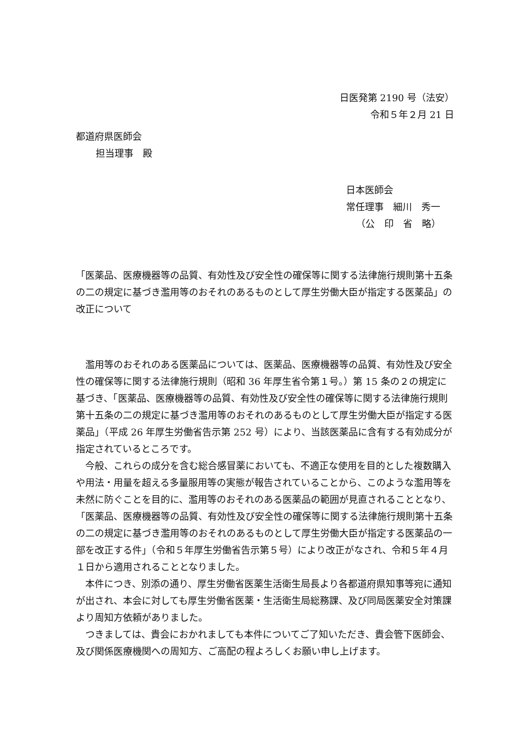日医発第 2190 号（法安）
令和５年２月 21 日
都道府県医師会
担当理事　殿
日本医師会
常任理事　細川　秀一
（公　印　省　略）
「医薬品、医療機器等の品質、有効性及び安全性の確保等に関する法律施行規則第十五条の二の規定に基づき濫用等のおそれのあるものとして厚生労働大臣が指定する医薬品」の改正について
濫用等のおそれのある医薬品については、医薬品、医療機器等の品質、有効性及び安全性の確保等に関する法律施行規則（昭和 36 年厚生省令第１号。）第 15 条の２の規定に基づき、「医薬品、医療機器等の品質、有効性及び安全性の確保等に関する法律施行規則第十五条の二の規定に基づき濫用等のおそれのあるものとして厚生労働大臣が指定する医薬品」（平成 26 年厚生労働省告示第 252 号）により、当該医薬品に含有する有効成分が指定されているところです。
今般、これらの成分を含む総合感冒薬においても、不適正な使用を目的とした複数購入や用法・用量を超える多量服用等の実態が報告されていることから、このような濫用等を未然に防ぐことを目的に、濫用等のおそれのある医薬品の範囲が見直されることとなり、「医薬品、医療機器等の品質、有効性及び安全性の確保等に関する法律施行規則第十五条の二の規定に基づき濫用等のおそれのあるものとして厚生労働大臣が指定する医薬品の一部を改正する件」（令和５年厚生労働省告示第５号）により改正がなされ、令和５年４月１日から適用されることとなりました。
本件につき、別添の通り、厚生労働省医薬生活衛生局長より各都道府県知事等宛に通知が出され、本会に対しても厚生労働省医薬・生活衛生局総務課、及び同局医薬安全対策課より周知方依頼がありました。
つきましては、貴会におかれましても本件についてご了知いただき、貴会管下医師会、及び関係医療機関への周知方、ご高配の程よろしくお願い申し上げます。